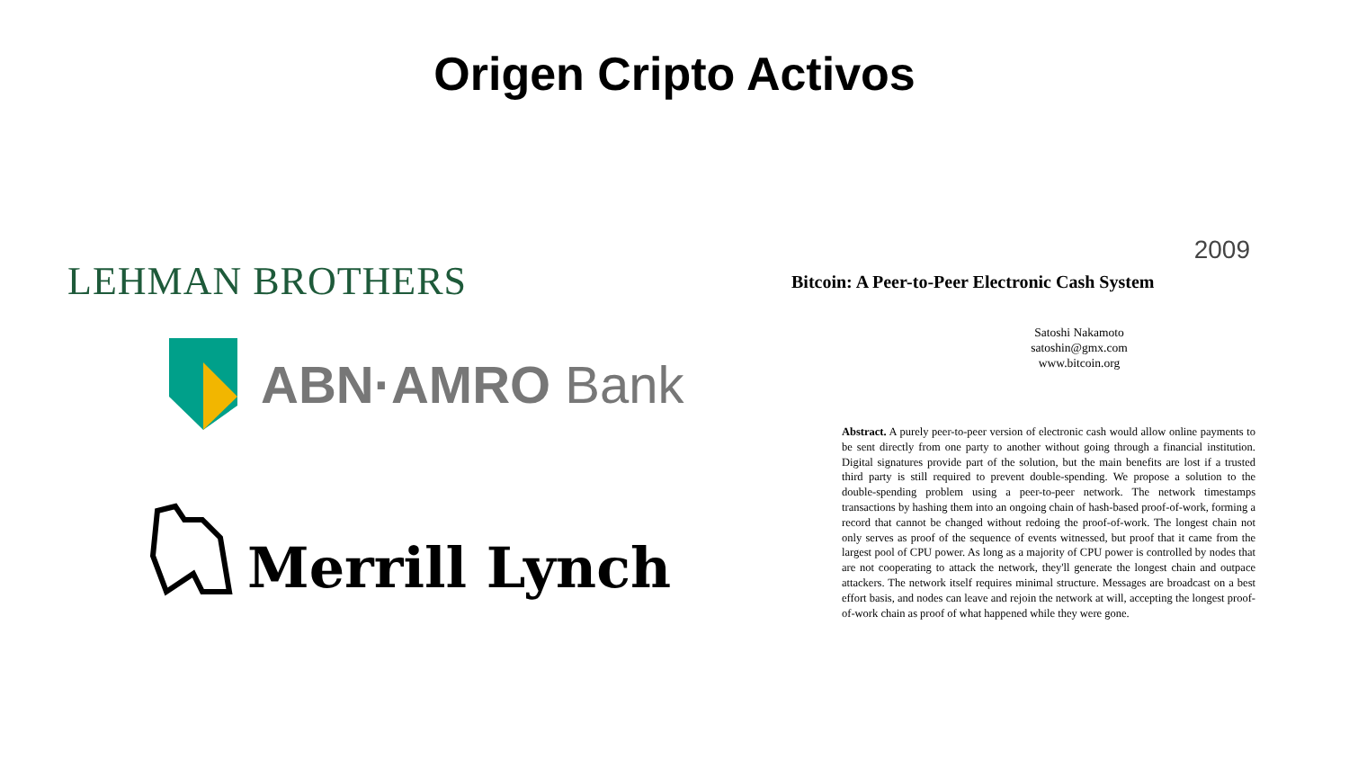Origen Cripto Activos
LEHMAN BROTHERS
ABN·AMRO Bank
Merrill Lynch
2009
Bitcoin: A Peer-to-Peer Electronic Cash System
Satoshi Nakamoto
satoshin@gmx.com
www.bitcoin.org
Abstract. A purely peer-to-peer version of electronic cash would allow online payments to be sent directly from one party to another without going through a financial institution. Digital signatures provide part of the solution, but the main benefits are lost if a trusted third party is still required to prevent double-spending. We propose a solution to the double-spending problem using a peer-to-peer network. The network timestamps transactions by hashing them into an ongoing chain of hash-based proof-of-work, forming a record that cannot be changed without redoing the proof-of-work. The longest chain not only serves as proof of the sequence of events witnessed, but proof that it came from the largest pool of CPU power. As long as a majority of CPU power is controlled by nodes that are not cooperating to attack the network, they'll generate the longest chain and outpace attackers. The network itself requires minimal structure. Messages are broadcast on a best effort basis, and nodes can leave and rejoin the network at will, accepting the longest proof-of-work chain as proof of what happened while they were gone.